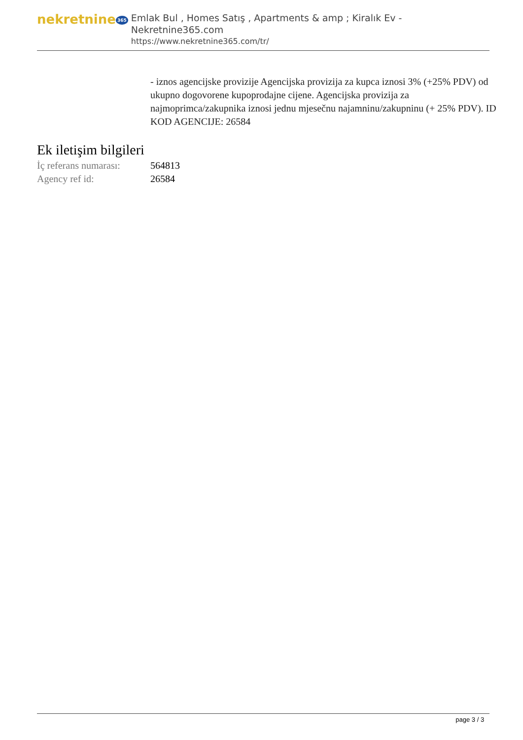nekretnine 365
Emlak Bul , Homes Satış , Apartments & amp ; Kiralık Ev - Nekretnine365.com
https://www.nekretnine365.com/tr/
- iznos agencijske provizije Agencijska provizija za kupca iznosi 3% (+25% PDV) od ukupno dogovorene kupoprodajne cijene. Agencijska provizija za najmoprimca/zakupnika iznosi jednu mjesečnu najamninu/zakupninu (+ 25% PDV). ID KOD AGENCIJE: 26584
Ek iletişim bilgileri
| İç referans numarası: | 564813 |
| Agency ref id: | 26584 |
page 3 / 3